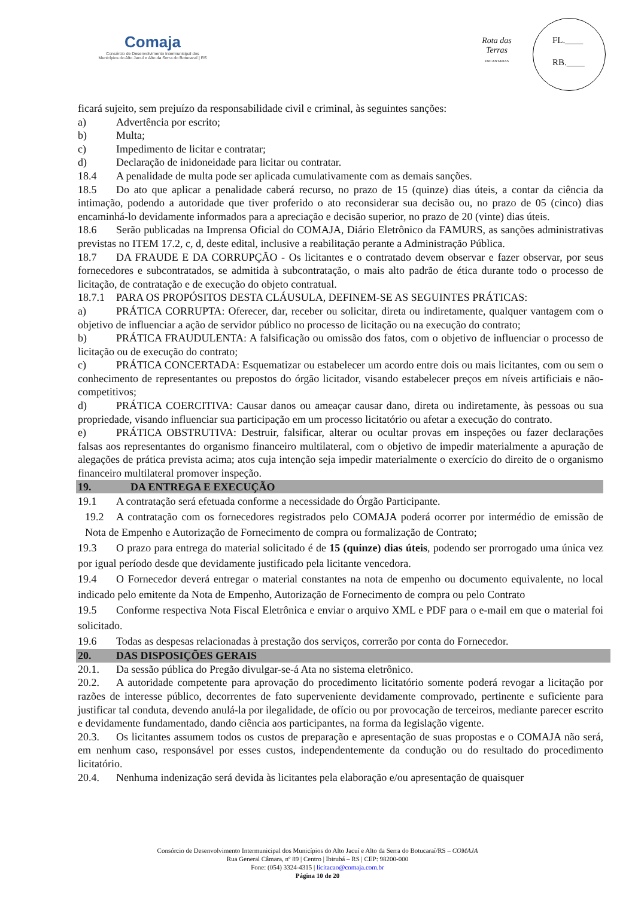Comaja
Consórcio de Desenvolvimento Intermunicipal dos
Municípios do Alto Jacuí e Alto da Serra do Botucaraí | RS
Rota das Terras
ENCANTADAS
FL.____
RB.____
ficará sujeito, sem prejuízo da responsabilidade civil e criminal, às seguintes sanções:
a) Advertência por escrito;
b) Multa;
c) Impedimento de licitar e contratar;
d) Declaração de inidoneidade para licitar ou contratar.
18.4 A penalidade de multa pode ser aplicada cumulativamente com as demais sanções.
18.5 Do ato que aplicar a penalidade caberá recurso, no prazo de 15 (quinze) dias úteis, a contar da ciência da intimação, podendo a autoridade que tiver proferido o ato reconsiderar sua decisão ou, no prazo de 05 (cinco) dias encaminhá-lo devidamente informados para a apreciação e decisão superior, no prazo de 20 (vinte) dias úteis.
18.6 Serão publicadas na Imprensa Oficial do COMAJA, Diário Eletrônico da FAMURS, as sanções administrativas previstas no ITEM 17.2, c, d, deste edital, inclusive a reabilitação perante a Administração Pública.
18.7 DA FRAUDE E DA CORRUPÇÃO - Os licitantes e o contratado devem observar e fazer observar, por seus fornecedores e subcontratados, se admitida à subcontratação, o mais alto padrão de ética durante todo o processo de licitação, de contratação e de execução do objeto contratual.
18.7.1 PARA OS PROPÓSITOS DESTA CLÁUSULA, DEFINEM-SE AS SEGUINTES PRÁTICAS:
a) PRÁTICA CORRUPTA: Oferecer, dar, receber ou solicitar, direta ou indiretamente, qualquer vantagem com o objetivo de influenciar a ação de servidor público no processo de licitação ou na execução do contrato;
b) PRÁTICA FRAUDULENTA: A falsificação ou omissão dos fatos, com o objetivo de influenciar o processo de licitação ou de execução do contrato;
c) PRÁTICA CONCERTADA: Esquematizar ou estabelecer um acordo entre dois ou mais licitantes, com ou sem o conhecimento de representantes ou prepostos do órgão licitador, visando estabelecer preços em níveis artificiais e não-competitivos;
d) PRÁTICA COERCITIVA: Causar danos ou ameaçar causar dano, direta ou indiretamente, às pessoas ou sua propriedade, visando influenciar sua participação em um processo licitatório ou afetar a execução do contrato.
e) PRÁTICA OBSTRUTIVA: Destruir, falsificar, alterar ou ocultar provas em inspeções ou fazer declarações falsas aos representantes do organismo financeiro multilateral, com o objetivo de impedir materialmente a apuração de alegações de prática prevista acima; atos cuja intenção seja impedir materialmente o exercício do direito de o organismo financeiro multilateral promover inspeção.
19. DA ENTREGA E EXECUÇÃO
19.1 A contratação será efetuada conforme a necessidade do Órgão Participante.
19.2 A contratação com os fornecedores registrados pelo COMAJA poderá ocorrer por intermédio de emissão de Nota de Empenho e Autorização de Fornecimento de compra ou formalização de Contrato;
19.3 O prazo para entrega do material solicitado é de 15 (quinze) dias úteis, podendo ser prorrogado uma única vez por igual período desde que devidamente justificado pela licitante vencedora.
19.4 O Fornecedor deverá entregar o material constantes na nota de empenho ou documento equivalente, no local indicado pelo emitente da Nota de Empenho, Autorização de Fornecimento de compra ou pelo Contrato
19.5 Conforme respectiva Nota Fiscal Eletrônica e enviar o arquivo XML e PDF para o e-mail em que o material foi solicitado.
19.6 Todas as despesas relacionadas à prestação dos serviços, correrão por conta do Fornecedor.
20. DAS DISPOSIÇÕES GERAIS
20.1. Da sessão pública do Pregão divulgar-se-á Ata no sistema eletrônico.
20.2. A autoridade competente para aprovação do procedimento licitatório somente poderá revogar a licitação por razões de interesse público, decorrentes de fato superveniente devidamente comprovado, pertinente e suficiente para justificar tal conduta, devendo anulá-la por ilegalidade, de ofício ou por provocação de terceiros, mediante parecer escrito e devidamente fundamentado, dando ciência aos participantes, na forma da legislação vigente.
20.3. Os licitantes assumem todos os custos de preparação e apresentação de suas propostas e o COMAJA não será, em nenhum caso, responsável por esses custos, independentemente da condução ou do resultado do procedimento licitatório.
20.4. Nenhuma indenização será devida às licitantes pela elaboração e/ou apresentação de quaisquer
Consórcio de Desenvolvimento Intermunicipal dos Municípios do Alto Jacuí e Alto da Serra do Botucaraí/RS – COMAJA
Rua General Câmara, nº 89 | Centro | Ibirubá – RS | CEP: 98200-000
Fone: (054) 3324-4315 | licitacao@comaja.com.br
Página 10 de 20